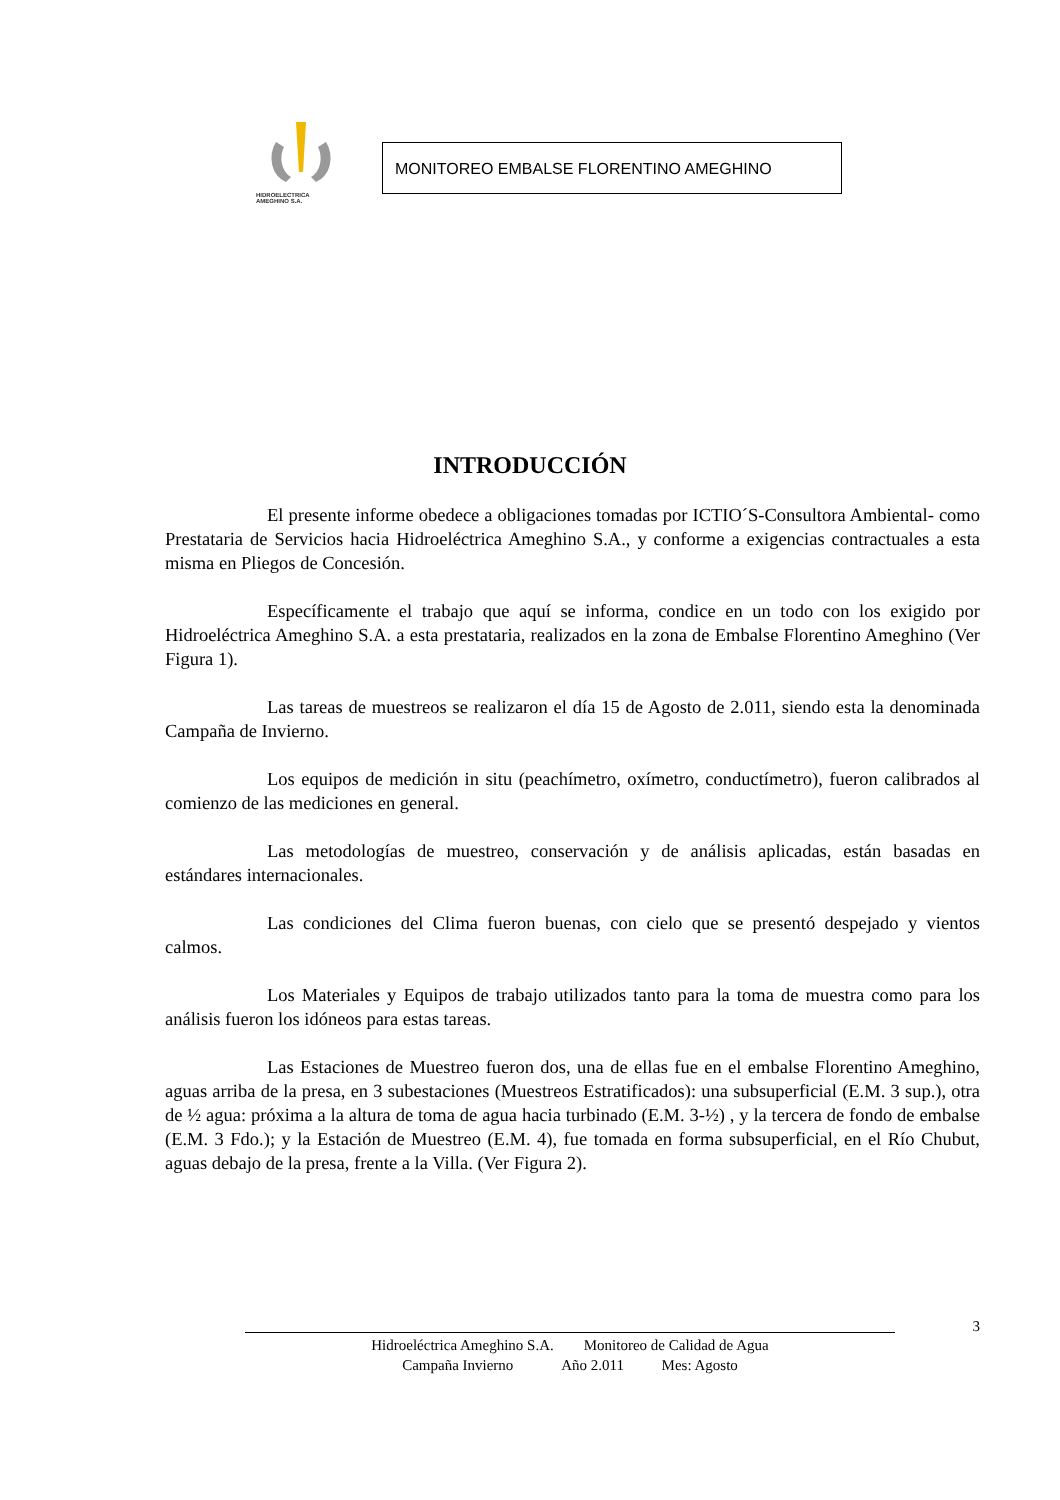HIDROELECTRICA
AMEGHINO S.A.
MONITOREO EMBALSE FLORENTINO AMEGHINO
INTRODUCCIÓN
El presente informe obedece a obligaciones tomadas por ICTIO´S-Consultora Ambiental- como Prestataria de Servicios hacia Hidroeléctrica Ameghino S.A., y conforme a exigencias contractuales a esta misma en Pliegos de Concesión.
Específicamente el trabajo que aquí se informa, condice en un todo con los exigido por Hidroeléctrica Ameghino S.A. a esta prestataria, realizados en la zona de Embalse Florentino Ameghino (Ver Figura 1).
Las tareas de muestreos se realizaron el día 15 de Agosto de 2.011, siendo esta la denominada Campaña de Invierno.
Los equipos de medición in situ (peachímetro, oxímetro, conductímetro), fueron calibrados al comienzo de las mediciones en general.
Las metodologías de muestreo, conservación y de análisis aplicadas, están basadas en estándares internacionales.
Las condiciones del Clima fueron buenas, con cielo que se presentó despejado y vientos calmos.
Los Materiales y Equipos de trabajo utilizados tanto para la toma de muestra como para los análisis fueron los idóneos para estas tareas.
Las Estaciones de Muestreo fueron dos, una de ellas fue en el embalse Florentino Ameghino, aguas arriba de la presa, en 3 subestaciones (Muestreos Estratificados): una subsuperficial (E.M. 3 sup.), otra de ½ agua: próxima a la altura de toma de agua hacia turbinado (E.M. 3-½) , y la tercera de fondo de embalse (E.M. 3 Fdo.); y la Estación de Muestreo (E.M. 4), fue tomada en forma subsuperficial, en el Río Chubut, aguas debajo de la presa, frente a la Villa. (Ver Figura 2).
3
Hidroeléctrica Ameghino S.A. Monitoreo de Calidad de Agua
Campaña Invierno Año 2.011 Mes: Agosto